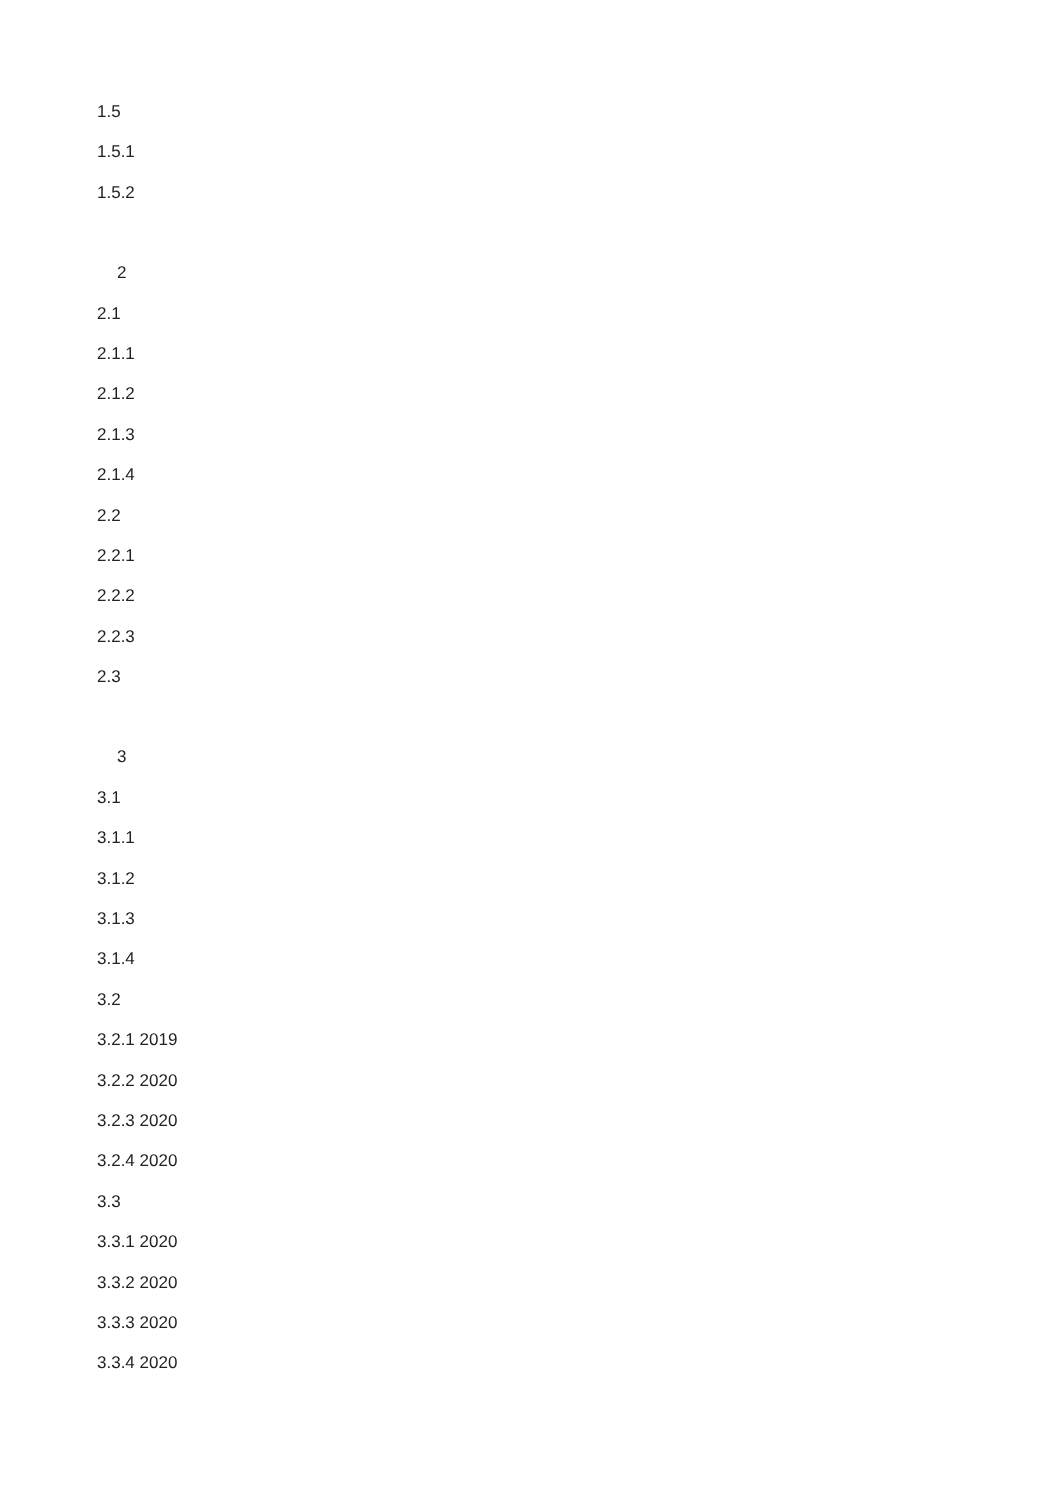1.5
1.5.1
1.5.2
2
2.1
2.1.1
2.1.2
2.1.3
2.1.4
2.2
2.2.1
2.2.2
2.2.3
2.3
3
3.1
3.1.1
3.1.2
3.1.3
3.1.4
3.2
3.2.1 2019
3.2.2 2020
3.2.3 2020
3.2.4 2020
3.3
3.3.1 2020
3.3.2 2020
3.3.3 2020
3.3.4 2020